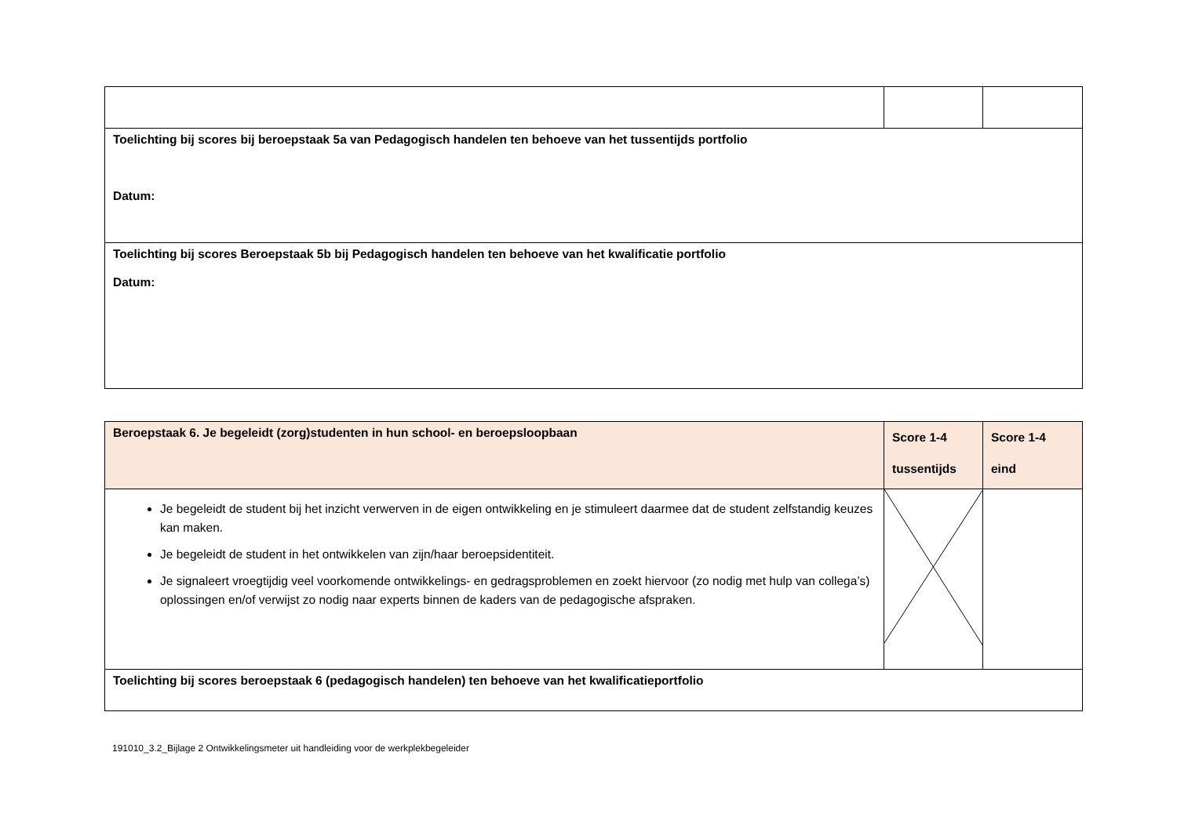| Toelichting bij scores bij beroepstaak 5a van Pedagogisch handelen ten behoeve van het tussentijds portfolio Datum: | | |
| Toelichting bij scores Beroepstaak 5b bij Pedagogisch handelen ten behoeve van het kwalificatie portfolio Datum: | | |
| Beroepstaak 6. Je begeleidt (zorg)studenten in hun school- en beroepsloopbaan | Score 1-4 tussentijds | Score 1-4 eind |
| Je begeleidt de student bij het inzicht verwerven in de eigen ontwikkeling en je stimuleert daarmee dat de student zelfstandig keuzes kan maken. Je begeleidt de student in het ontwikkelen van zijn/haar beroepsidentiteit. Je signaleert vroegtijdig veel voorkomende ontwikkelings- en gedragsproblemen en zoekt hiervoor (zo nodig met hulp van collega’s) oplossingen en/of verwijst zo nodig naar experts binnen de kaders van de pedagogische afspraken. | | |
| Toelichting bij scores beroepstaak 6 (pedagogisch handelen) ten behoeve van het kwalificatieportfolio | | |
191010_3.2_Bijlage 2 Ontwikkelingsmeter uit handleiding voor de werkplekbegeleider